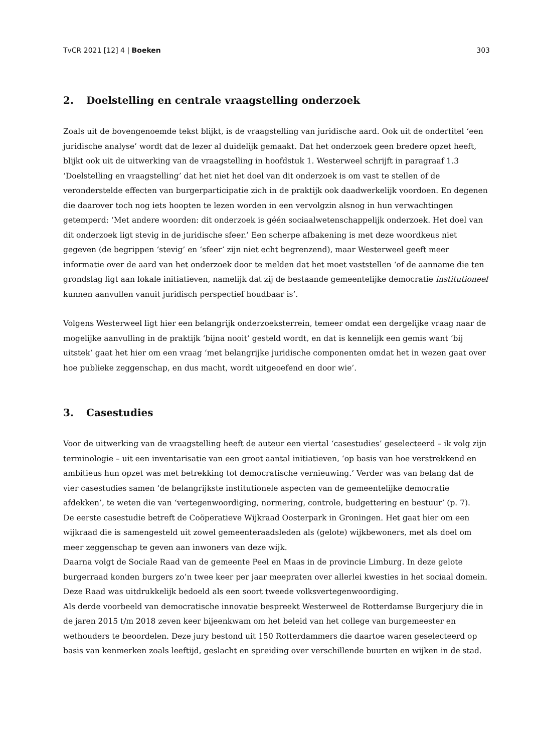TvCR 2021 [12] 4 | Boeken 303
2. Doelstelling en centrale vraagstelling onderzoek
Zoals uit de bovengenoemde tekst blijkt, is de vraagstelling van juridische aard. Ook uit de ondertitel ‘een juridische analyse’ wordt dat de lezer al duidelijk gemaakt. Dat het onderzoek geen bredere opzet heeft, blijkt ook uit de uitwerking van de vraagstelling in hoofdstuk 1. Westerweel schrijft in paragraaf 1.3 ‘Doelstelling en vraagstelling’ dat het niet het doel van dit onderzoek is om vast te stellen of de veronderstelde effecten van burgerparticipatie zich in de praktijk ook daadwerkelijk voordoen. En degenen die daarover toch nog iets hoopten te lezen worden in een vervolgzin alsnog in hun verwachtingen getemperd: ‘Met andere woorden: dit onderzoek is géén sociaalwetenschappelijk onderzoek. Het doel van dit onderzoek ligt stevig in de juridische sfeer.’ Een scherpe afbakening is met deze woordkeus niet gegeven (de begrippen ‘stevig’ en ‘sfeer’ zijn niet echt begrenzend), maar Westerweel geeft meer informatie over de aard van het onderzoek door te melden dat het moet vaststellen ‘of de aanname die ten grondslag ligt aan lokale initiatieven, namelijk dat zij de bestaande gemeentelijke democratie institutioneel kunnen aanvullen vanuit juridisch perspectief houdbaar is’.
Volgens Westerweel ligt hier een belangrijk onderzoeksterrein, temeer omdat een dergelijke vraag naar de mogelijke aanvulling in de praktijk ‘bijna nooit’ gesteld wordt, en dat is kennelijk een gemis want ‘bij uitstek’ gaat het hier om een vraag ‘met belangrijke juridische componenten omdat het in wezen gaat over hoe publieke zeggenschap, en dus macht, wordt uitgeoefend en door wie’.
3. Casestudies
Voor de uitwerking van de vraagstelling heeft de auteur een viertal ‘casestudies’ geselecteerd – ik volg zijn terminologie – uit een inventarisatie van een groot aantal initiatieven, ‘op basis van hoe verstrekkend en ambitieus hun opzet was met betrekking tot democratische vernieuwing.’ Verder was van belang dat de vier casestudies samen ‘de belangrijkste institutionele aspecten van de gemeentelijke democratie afdekken’, te weten die van ‘vertegenwoordiging, normering, controle, budgettering en bestuur’ (p. 7).
De eerste casestudie betreft de Coöperatieve Wijkraad Oosterpark in Groningen. Het gaat hier om een wijkraad die is samengesteld uit zowel gemeenteraadsleden als (gelote) wijkbewoners, met als doel om meer zeggenschap te geven aan inwoners van deze wijk.
Daarna volgt de Sociale Raad van de gemeente Peel en Maas in de provincie Limburg. In deze gelote burgerraad konden burgers zo’n twee keer per jaar meepraten over allerlei kwesties in het sociaal domein. Deze Raad was uitdrukkelijk bedoeld als een soort tweede volksvertegenwoordiging.
Als derde voorbeeld van democratische innovatie bespreekt Westerweel de Rotterdamse Burgerjury die in de jaren 2015 t/m 2018 zeven keer bijeenkwam om het beleid van het college van burgemeester en wethouders te beoordelen. Deze jury bestond uit 150 Rotterdammers die daartoe waren geselecteerd op basis van kenmerken zoals leeftijd, geslacht en spreiding over verschillende buurten en wijken in de stad.